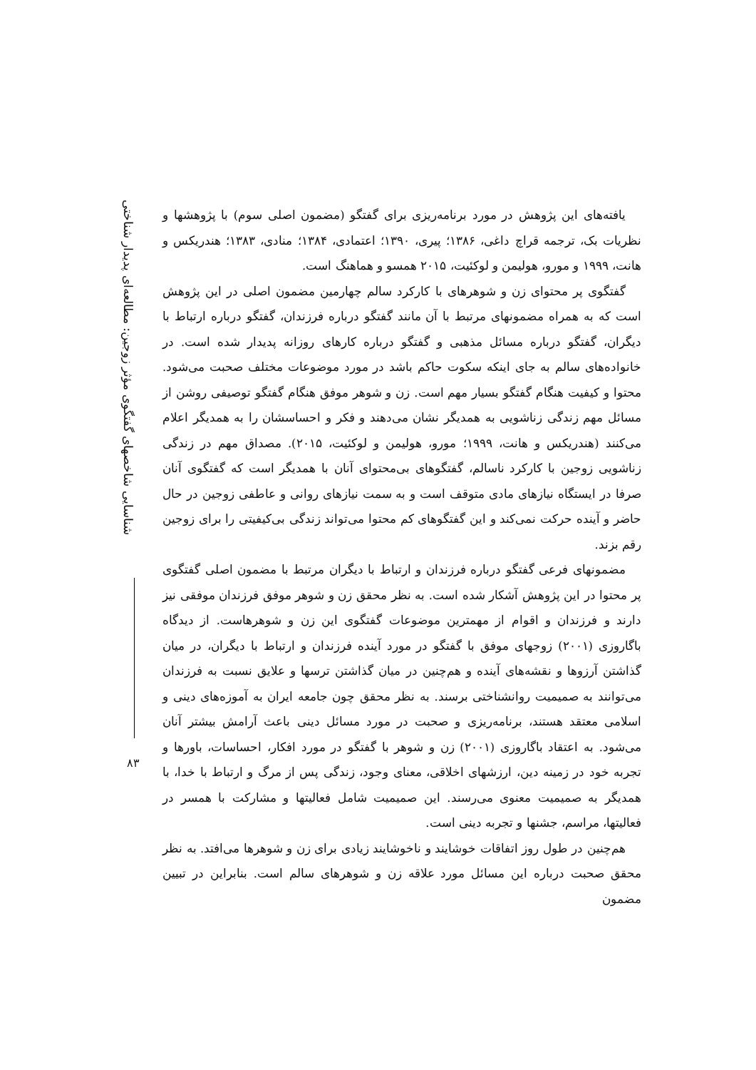شناسایی شاخصهای گفتگوی مؤثر زوجین: مطالعه‌ای پدیدار شناختی
۸۳
یافته‌های این پژوهش در مورد برنامه‌ریزی برای گفتگو (مضمون اصلی سوم) با پژوهشها و نظریات بک، ترجمه قراچ داغی، ۱۳۸۶؛ پیری، ۱۳۹۰؛ اعتمادی، ۱۳۸۴؛ منادی، ۱۳۸۳؛ هندریکس و هانت، ۱۹۹۹ و مورو، هولیمن و لوکئیت، ۲۰۱۵ همسو و هماهنگ است.
گفتگوی پر محتوای زن و شوهرهای با کارکرد سالم چهارمین مضمون اصلی در این پژوهش است که به همراه مضمونهای مرتبط با آن مانند گفتگو درباره فرزندان، گفتگو درباره ارتباط با دیگران، گفتگو درباره مسائل مذهبی و گفتگو درباره کارهای روزانه پدیدار شده است. در خانواده‌های سالم به جای اینکه سکوت حاکم باشد در مورد موضوعات مختلف صحبت می‌شود. محتوا و کیفیت هنگام گفتگو بسیار مهم است. زن و شوهر موفق هنگام گفتگو توصیفی روشن از مسائل مهم زندگی زناشویی به همدیگر نشان می‌دهند و فکر و احساسشان را به همدیگر اعلام می‌کنند (هندریکس و هانت، ۱۹۹۹؛ مورو، هولیمن و لوکئیت، ۲۰۱۵). مصداق مهم در زندگی زناشویی زوجین با کارکرد ناسالم، گفتگوهای بی‌محتوای آنان با همدیگر است که گفتگوی آنان صرفا در ایستگاه نیازهای مادی متوقف است و به سمت نیازهای روانی و عاطفی زوجین در حال حاضر و آینده حرکت نمی‌کند و این گفتگوهای کم محتوا می‌تواند زندگی بی‌کیفیتی را برای زوجین رقم بزند.
مضمونهای فرعی گفتگو درباره فرزندان و ارتباط با دیگران مرتبط با مضمون اصلی گفتگوی پر محتوا در این پژوهش آشکار شده است. به نظر محقق زن و شوهر موفق فرزندان موفقی نیز دارند و فرزندان و اقوام از مهمترین موضوعات گفتگوی این زن و شوهرهاست. از دیدگاه باگاروزی (۲۰۰۱) زوجهای موفق با گفتگو در مورد آینده فرزندان و ارتباط با دیگران، در میان گذاشتن آرزوها و نقشه‌های آینده و هم‌چنین در میان گذاشتن ترسها و علایق نسبت به فرزندان می‌توانند به صمیمیت روانشناختی برسند. به نظر محقق چون جامعه ایران به آموزه‌های دینی و اسلامی معتقد هستند، برنامه‌ریزی و صحبت در مورد مسائل دینی باعث آرامش بیشتر آنان می‌شود. به اعتقاد باگاروزی (۲۰۰۱) زن و شوهر با گفتگو در مورد افکار، احساسات، باورها و تجربه خود در زمینه دین، ارزشهای اخلاقی، معنای وجود، زندگی پس از مرگ و ارتباط با خدا، با همدیگر به صمیمیت معنوی می‌رسند. این صمیمیت شامل فعالیتها و مشارکت با همسر در فعالیتها، مراسم، جشنها و تجربه دینی است.
هم‌چنین در طول روز اتفاقات خوشایند و ناخوشایند زیادی برای زن و شوهرها می‌افتد. به نظر محقق صحبت درباره این مسائل مورد علاقه زن و شوهرهای سالم است. بنابراین در تبیین مضمون